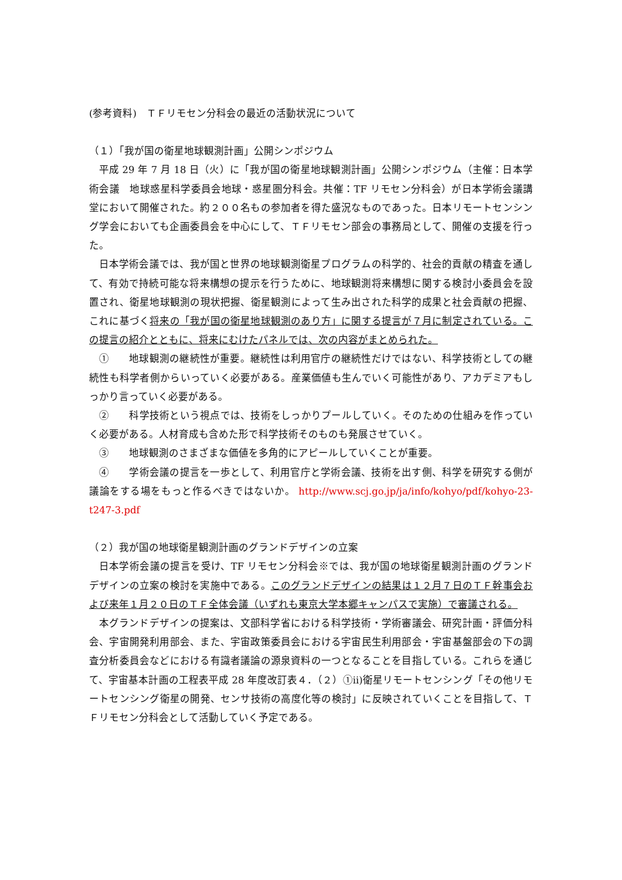(参考資料)　ＴＦリモセン分科会の最近の活動状況について
（１）「我が国の衛星地球観測計画」公開シンポジウム
平成 29 年 7 月 18 日（火）に「我が国の衛星地球観測計画」公開シンポジウム（主催：日本学術会議　地球惑星科学委員会地球・惑星圏分科会。共催：TF リモセン分科会）が日本学術会議講堂において開催された。約２００名もの参加者を得た盛況なものであった。日本リモートセンシング学会においても企画委員会を中心にして、ＴＦリモセン部会の事務局として、開催の支援を行った。
日本学術会議では、我が国と世界の地球観測衛星プログラムの科学的、社会的貢献の精査を通して、有効で持続可能な将来構想の提示を行うために、地球観測将来構想に関する検討小委員会を設置され、衛星地球観測の現状把握、衛星観測によって生み出された科学的成果と社会貢献の把握、これに基づく将来の「我が国の衛星地球観測のあり方」に関する提言が７月に制定されている。この提言の紹介とともに、将来にむけたパネルでは、次の内容がまとめられた。
①　　地球観測の継続性が重要。継続性は利用官庁の継続性だけではない、科学技術としての継続性も科学者側からいっていく必要がある。産業価値も生んでいく可能性があり、アカデミアもしっかり言っていく必要がある。
②　　科学技術という視点では、技術をしっかりプールしていく。そのための仕組みを作っていく必要がある。人材育成も含めた形で科学技術そのものも発展させていく。
③　　地球観測のさまざまな価値を多角的にアピールしていくことが重要。
④　　学術会議の提言を一歩として、利用官庁と学術会議、技術を出す側、科学を研究する側が議論をする場をもっと作るべきではないか。 http://www.scj.go.jp/ja/info/kohyo/pdf/kohyo-23-t247-3.pdf
（２）我が国の地球衛星観測計画のグランドデザインの立案
日本学術会議の提言を受け、TF リモセン分科会※では、我が国の地球衛星観測計画のグランドデザインの立案の検討を実施中である。このグランドデザインの結果は１２月７日のＴＦ幹事会および来年１月２０日のＴＦ全体会議（いずれも東京大学本郷キャンパスで実施）で審議される。
本グランドデザインの提案は、文部科学省における科学技術・学術審議会、研究計画・評価分科会、宇宙開発利用部会、また、宇宙政策委員会における宇宙民生利用部会・宇宙基盤部会の下の調査分析委員会などにおける有識者議論の源泉資料の一つとなることを目指している。これらを通じて、宇宙基本計画の工程表平成 28 年度改訂表４．（２）①ii)衛星リモートセンシング「その他リモートセンシング衛星の開発、センサ技術の高度化等の検討」に反映されていくことを目指して、ＴＦリモセン分科会として活動していく予定である。